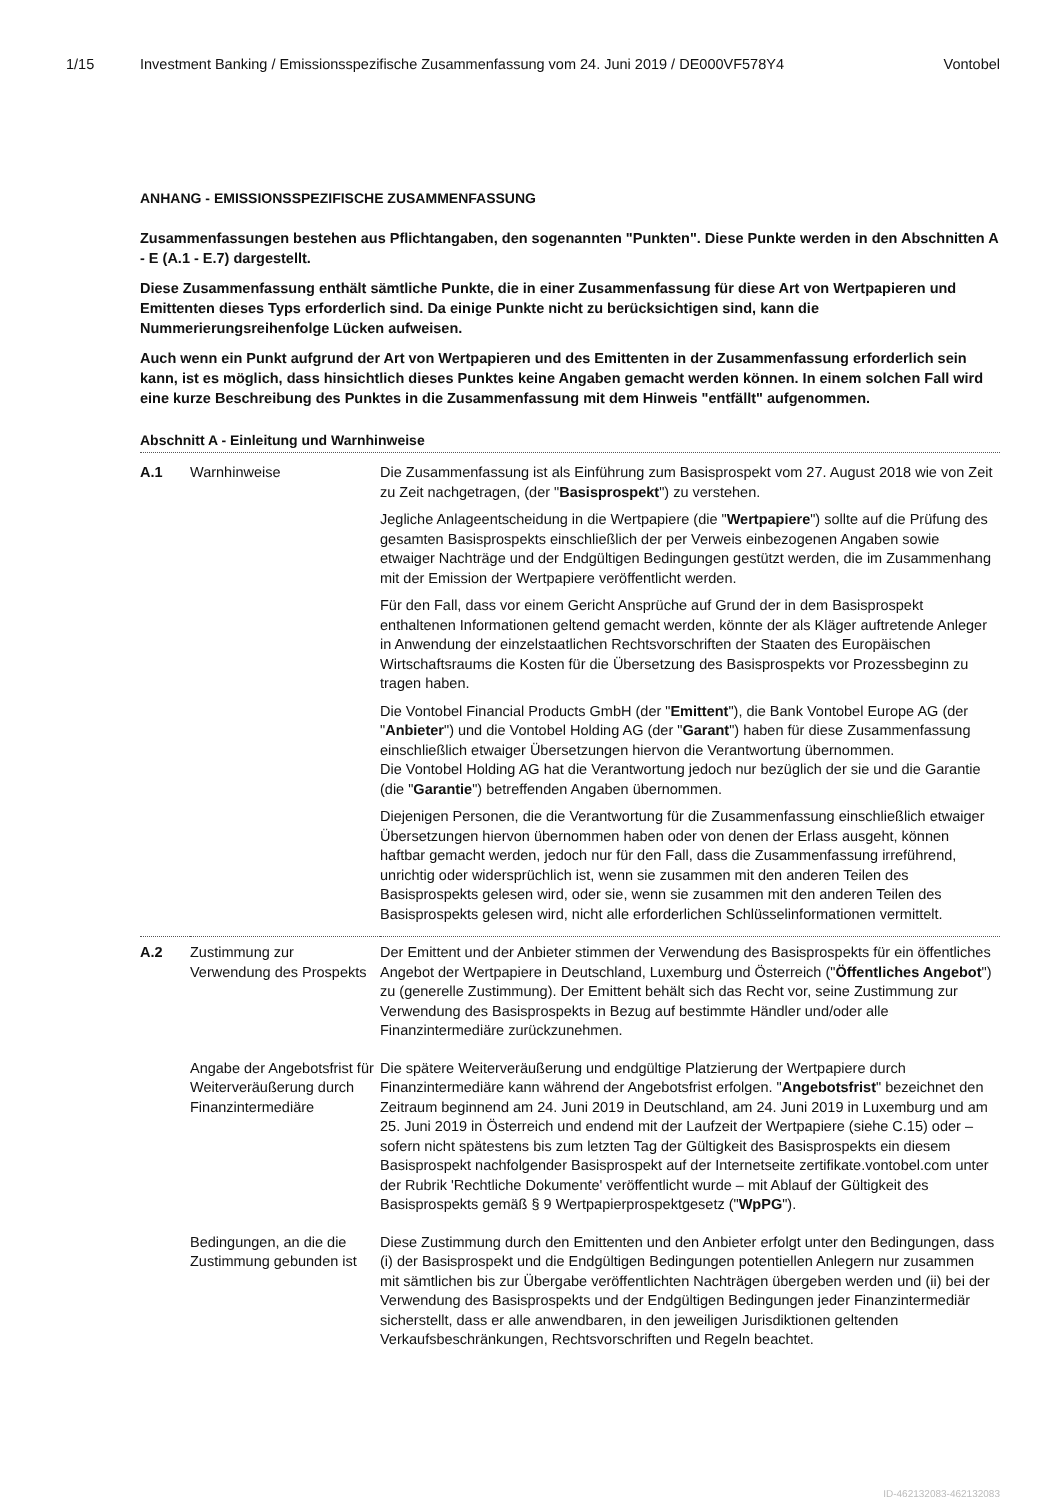1/15 Investment Banking / Emissionsspezifische Zusammenfassung vom 24. Juni 2019 / DE000VF578Y4 Vontobel
ANHANG - EMISSIONSSPEZIFISCHE ZUSAMMENFASSUNG
Zusammenfassungen bestehen aus Pflichtangaben, den sogenannten "Punkten". Diese Punkte werden in den Abschnitten A - E (A.1 - E.7) dargestellt.
Diese Zusammenfassung enthält sämtliche Punkte, die in einer Zusammenfassung für diese Art von Wertpapieren und Emittenten dieses Typs erforderlich sind. Da einige Punkte nicht zu berücksichtigen sind, kann die Nummerierungsreihenfolge Lücken aufweisen.
Auch wenn ein Punkt aufgrund der Art von Wertpapieren und des Emittenten in der Zusammenfassung erforderlich sein kann, ist es möglich, dass hinsichtlich dieses Punktes keine Angaben gemacht werden können. In einem solchen Fall wird eine kurze Beschreibung des Punktes in die Zusammenfassung mit dem Hinweis "entfällt" aufgenommen.
Abschnitt A - Einleitung und Warnhinweise
| A.1 | Warnhinweise | Die Zusammenfassung ist als Einführung zum Basisprospekt vom 27. August 2018 wie von Zeit zu Zeit nachgetragen, (der " Basisprospekt ") zu verstehen. Jegliche Anlageentscheidung in die Wertpapiere (die " Wertpapiere ") sollte auf die Prüfung des gesamten Basisprospekts einschließlich der per Verweis einbezogenen Angaben sowie etwaiger Nachträge und der Endgültigen Bedingungen gestützt werden, die im Zusammenhang mit der Emission der Wertpapiere veröffentlicht werden. Für den Fall, dass vor einem Gericht Ansprüche auf Grund der in dem Basisprospekt enthaltenen Informationen geltend gemacht werden, könnte der als Kläger auftretende Anleger in Anwendung der einzelstaatlichen Rechtsvorschriften der Staaten des Europäischen Wirtschaftsraums die Kosten für die Übersetzung des Basisprospekts vor Prozessbeginn zu tragen haben. Die Vontobel Financial Products GmbH (der " Emittent "), die Bank Vontobel Europe AG (der " Anbieter ") und die Vontobel Holding AG (der " Garant ") haben für diese Zusammenfassung einschließlich etwaiger Übersetzungen hiervon die Verantwortung übernommen. Die Vontobel Holding AG hat die Verantwortung jedoch nur bezüglich der sie und die Garantie (die " Garantie ") betreffenden Angaben übernommen. Diejenigen Personen, die die Verantwortung für die Zusammenfassung einschließlich etwaiger Übersetzungen hiervon übernommen haben oder von denen der Erlass ausgeht, können haftbar gemacht werden, jedoch nur für den Fall, dass die Zusammenfassung irreführend, unrichtig oder widersprüchlich ist, wenn sie zusammen mit den anderen Teilen des Basisprospekts gelesen wird, oder sie, wenn sie zusammen mit den anderen Teilen des Basisprospekts gelesen wird, nicht alle erforderlichen Schlüsselinformationen vermittelt. |
| A.2 | Zustimmung zur Verwendung des Prospekts | Der Emittent und der Anbieter stimmen der Verwendung des Basisprospekts für ein öffentliches Angebot der Wertpapiere in Deutschland, Luxemburg und Österreich (" Öffentliches Angebot ") zu (generelle Zustimmung). Der Emittent behält sich das Recht vor, seine Zustimmung zur Verwendung des Basisprospekts in Bezug auf bestimmte Händler und/oder alle Finanzintermediäre zurückzunehmen. |
| | Angabe der Angebotsfrist für Weiterveräußerung durch Finanzintermediäre | Die spätere Weiterveräußerung und endgültige Platzierung der Wertpapiere durch Finanzintermediäre kann während der Angebotsfrist erfolgen. " Angebotsfrist " bezeichnet den Zeitraum beginnend am 24. Juni 2019 in Deutschland, am 24. Juni 2019 in Luxemburg und am 25. Juni 2019 in Österreich und endend mit der Laufzeit der Wertpapiere (siehe C.15) oder – sofern nicht spätestens bis zum letzten Tag der Gültigkeit des Basisprospekts ein diesem Basisprospekt nachfolgender Basisprospekt auf der Internetseite zertifikate.vontobel.com unter der Rubrik 'Rechtliche Dokumente' veröffentlicht wurde – mit Ablauf der Gültigkeit des Basisprospekts gemäß § 9 Wertpapierprospektgesetz (" WpPG "). |
| | Bedingungen, an die die Zustimmung gebunden ist | Diese Zustimmung durch den Emittenten und den Anbieter erfolgt unter den Bedingungen, dass (i) der Basisprospekt und die Endgültigen Bedingungen potentiellen Anlegern nur zusammen mit sämtlichen bis zur Übergabe veröffentlichten Nachträgen übergeben werden und (ii) bei der Verwendung des Basisprospekts und der Endgültigen Bedingungen jeder Finanzintermediär sicherstellt, dass er alle anwendbaren, in den jeweiligen Jurisdiktionen geltenden Verkaufsbeschränkungen, Rechtsvorschriften und Regeln beachtet. |
ID-462132083-462132083